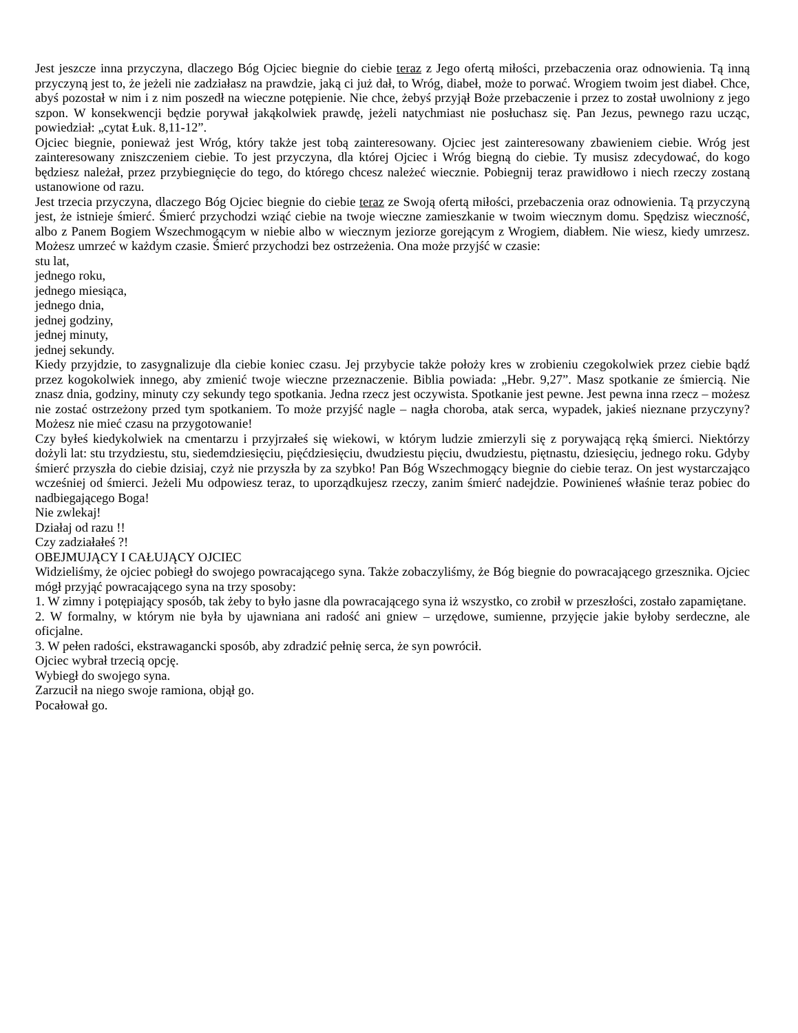Jest jeszcze inna przyczyna, dlaczego Bóg Ojciec biegnie do ciebie teraz z Jego ofertą miłości, przebaczenia oraz odnowienia. Tą inną przyczyną jest to, że jeżeli nie zadziałasz na prawdzie, jaką ci już dał, to Wróg, diabeł, może to porwać. Wrogiem twoim jest diabeł. Chce, abyś pozostał w nim i z nim poszedł na wieczne potępienie. Nie chce, żebyś przyjął Boże przebaczenie i przez to został uwolniony z jego szpon. W konsekwencji będzie porywał jakąkolwiek prawdę, jeżeli natychmiast nie posłuchasz się. Pan Jezus, pewnego razu ucząc, powiedział: „cytat Łuk. 8,11-12”.
Ojciec biegnie, ponieważ jest Wróg, który także jest tobą zainteresowany. Ojciec jest zainteresowany zbawieniem ciebie. Wróg jest zainteresowany zniszczeniem ciebie. To jest przyczyna, dla której Ojciec i Wróg biegną do ciebie. Ty musisz zdecydować, do kogo będziesz należał, przez przybiegnięcie do tego, do którego chcesz należeć wiecznie. Pobiegnij teraz prawidłowo i niech rzeczy zostaną ustanowione od razu.
Jest trzecia przyczyna, dlaczego Bóg Ojciec biegnie do ciebie teraz ze Swoją ofertą miłości, przebaczenia oraz odnowienia. Tą przyczyną jest, że istnieje śmierć. Śmierć przychodzi wziąć ciebie na twoje wieczne zamieszkanie w twoim wiecznym domu. Spędzisz wieczność, albo z Panem Bogiem Wszechmogącym w niebie albo w wiecznym jeziorze gorejącym z Wrogiem, diabłem. Nie wiesz, kiedy umrzesz. Możesz umrzeć w każdym czasie. Śmierć przychodzi bez ostrzeżenia. Ona może przyjść w czasie:
stu lat,
jednego roku,
jednego miesiąca,
jednego dnia,
jednej godziny,
jednej minuty,
jednej sekundy.
Kiedy przyjdzie, to zasygnalizuje dla ciebie koniec czasu. Jej przybycie także położy kres w zrobieniu czegokolwiek przez ciebie bądź przez kogokolwiek innego, aby zmienić twoje wieczne przeznaczenie. Biblia powiada: „Hebr. 9,27”. Masz spotkanie ze śmiercią. Nie znasz dnia, godziny, minuty czy sekundy tego spotkania. Jedna rzecz jest oczywista. Spotkanie jest pewne. Jest pewna inna rzecz – możesz nie zostać ostrzeżony przed tym spotkaniem. To może przyjść nagle – nagła choroba, atak serca, wypadek, jakieś nieznane przyczyny? Możesz nie mieć czasu na przygotowanie!
Czy byłeś kiedykolwiek na cmentarzu i przyjrzałeś się wiekowi, w którym ludzie zmierzyli się z porywającą ręką śmierci. Niektórzy dożyli lat: stu trzydziestu, stu, siedemdziesięciu, pięćdziesięciu, dwudziestu pięciu, dwudziestu, piętnastu, dziesięciu, jednego roku. Gdyby śmierć przyszła do ciebie dzisiaj, czyż nie przyszła by za szybko! Pan Bóg Wszechmogący biegnie do ciebie teraz. On jest wystarczająco wcześniej od śmierci. Jeżeli Mu odpowiesz teraz, to uporządkujesz rzeczy, zanim śmierć nadejdzie. Powinieneś właśnie teraz pobiec do nadbiegającego Boga!
Nie zwlekaj!
Działaj od razu !!
Czy zadziałałeś ?!
OBEJMUJĄCY I CAŁUJĄCY OJCIEC
Widzieliśmy, że ojciec pobiegł do swojego powracającego syna. Także zobaczyliśmy, że Bóg biegnie do powracającego grzesznika. Ojciec mógł przyjąć powracającego syna na trzy sposoby:
1. W zimny i potępiający sposób, tak żeby to było jasne dla powracającego syna iż wszystko, co zrobił w przeszłości, zostało zapamiętane.
2. W formalny, w którym nie była by ujawniana ani radość ani gniew – urzędowe, sumienne, przyjęcie jakie byłoby serdeczne, ale oficjalne.
3. W pełen radości, ekstrawagancki sposób, aby zdradzić pełnię serca, że syn powrócił.
Ojciec wybrał trzecią opcję.
Wybiegł do swojego syna.
Zarzucił na niego swoje ramiona, objął go.
Pocałował go.